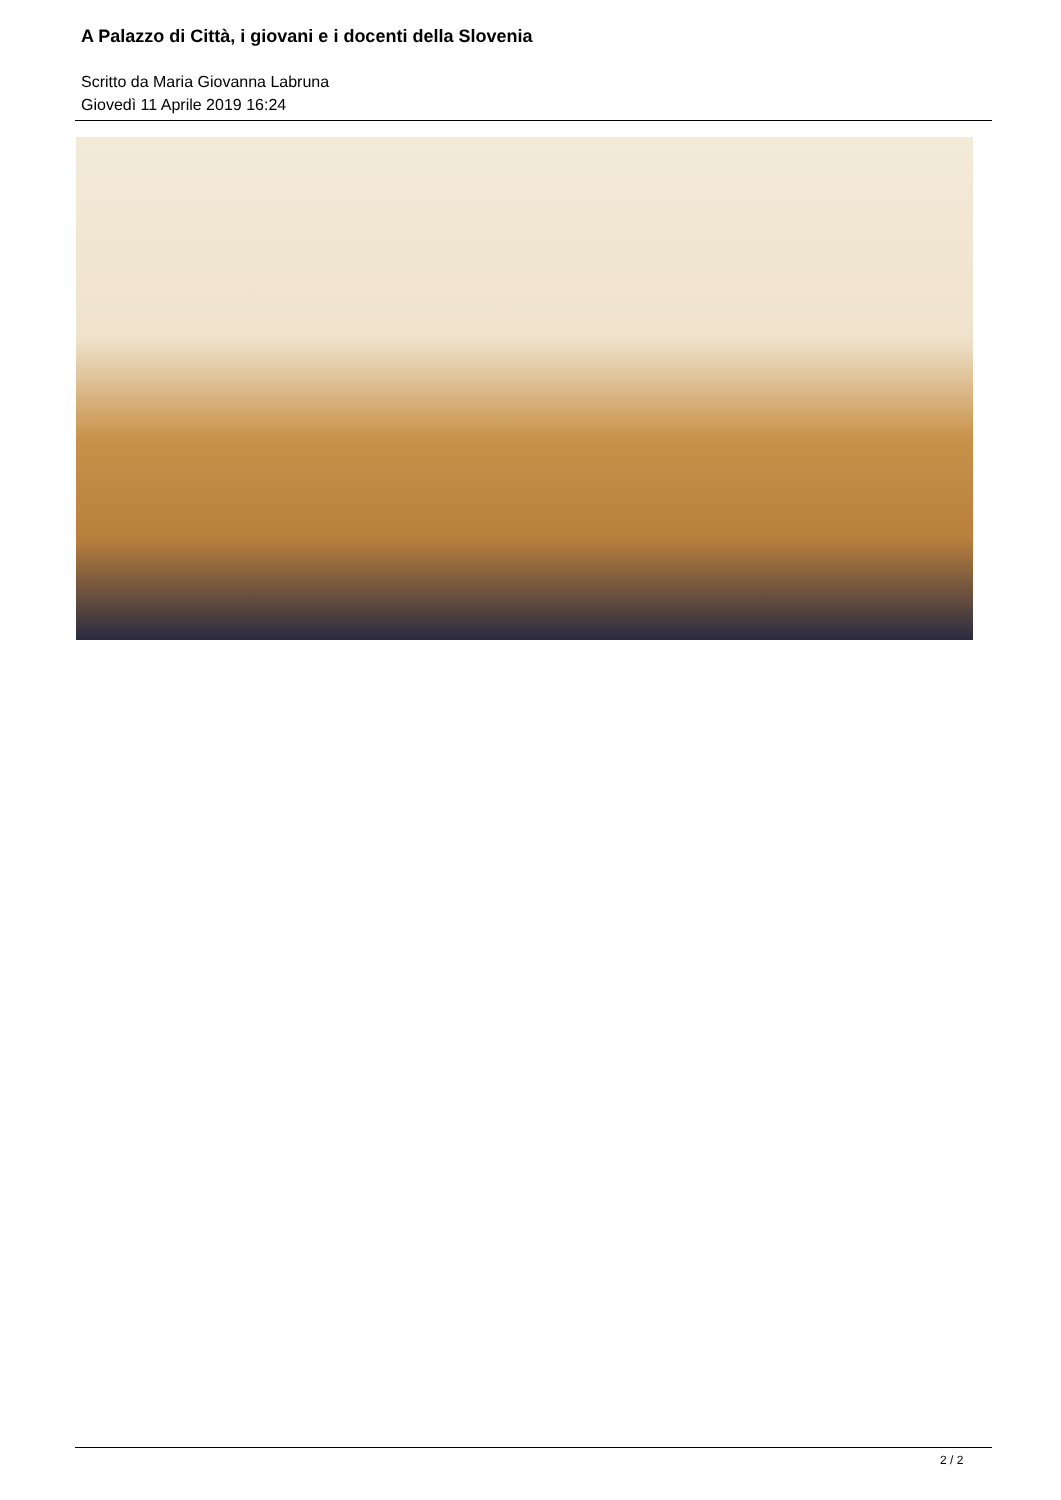A Palazzo di Città, i giovani e i docenti della Slovenia
Scritto da Maria Giovanna Labruna
Giovedì 11 Aprile 2019 16:24
2 / 2